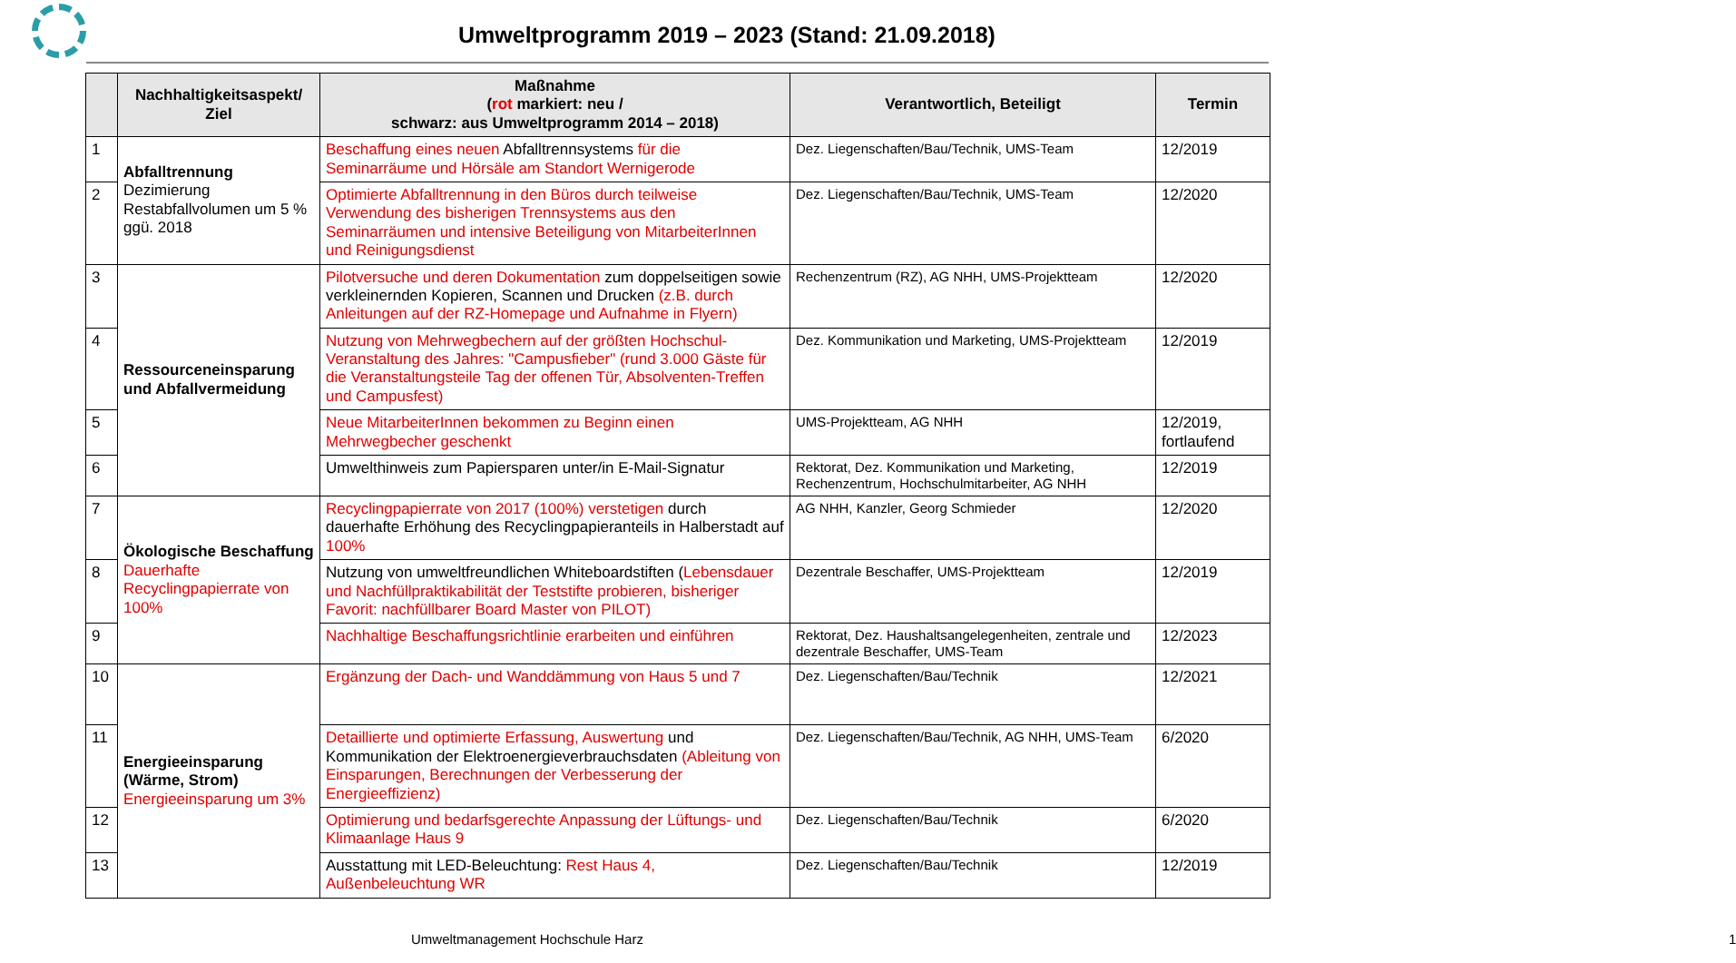Umweltprogramm 2019 – 2023 (Stand: 21.09.2018)
| | Nachhaltigkeitsaspekt/ Ziel | Maßnahme ( rot markiert: neu / schwarz: aus Umweltprogramm 2014 – 2018) | Verantwortlich, Beteiligt | Termin |
| --- | --- | --- | --- | --- |
| 1 | Abfalltrennung Dezimierung Restabfallvolumen um 5 % ggü. 2018 | Beschaffung eines neuen Abfalltrennsystems für die Seminarräume und Hörsäle am Standort Wernigerode | Dez. Liegenschaften/Bau/Technik, UMS-Team | 12/2019 |
| 2 | | Optimierte Abfalltrennung in den Büros durch teilweise Verwendung des bisherigen Trennsystems aus den Seminarräumen und intensive Beteiligung von MitarbeiterInnen und Reinigungsdienst | Dez. Liegenschaften/Bau/Technik, UMS-Team | 12/2020 |
| 3 | Ressourceneinsparung und Abfallvermeidung | Pilotversuche und deren Dokumentation zum doppelseitigen sowie verkleinernden Kopieren, Scannen und Drucken (z.B. durch Anleitungen auf der RZ-Homepage und Aufnahme in Flyern) | Rechenzentrum (RZ), AG NHH, UMS-Projektteam | 12/2020 |
| 4 | | Nutzung von Mehrwegbechern auf der größten Hochschul-Veranstaltung des Jahres: "Campusfieber" (rund 3.000 Gäste für die Veranstaltungsteile Tag der offenen Tür, Absolventen-Treffen und Campusfest) | Dez. Kommunikation und Marketing, UMS-Projektteam | 12/2019 |
| 5 | | Neue MitarbeiterInnen bekommen zu Beginn einen Mehrwegbecher geschenkt | UMS-Projektteam, AG NHH | 12/2019, fortlaufend |
| 6 | | Umwelthinweis zum Papiersparen unter/in E-Mail-Signatur | Rektorat, Dez. Kommunikation und Marketing, Rechenzentrum, Hochschulmitarbeiter, AG NHH | 12/2019 |
| 7 | Ökologische Beschaffung Dauerhafte Recyclingpapierrate von 100% | Recyclingpapierrate von 2017 (100%) verstetigen durch dauerhafte Erhöhung des Recyclingpapieranteils in Halberstadt auf 100% | AG NHH, Kanzler, Georg Schmieder | 12/2020 |
| 8 | | Nutzung von umweltfreundlichen Whiteboardstiften ( Lebensdauer und Nachfüllpraktikabilität der Teststifte probieren, bisheriger Favorit: nachfüllbarer Board Master von PILOT) | Dezentrale Beschaffer, UMS-Projektteam | 12/2019 |
| 9 | | Nachhaltige Beschaffungsrichtlinie erarbeiten und einführen | Rektorat, Dez. Haushaltsangelegenheiten, zentrale und dezentrale Beschaffer, UMS-Team | 12/2023 |
| 10 | Energieeinsparung (Wärme, Strom) Energieeinsparung um 3% | Ergänzung der Dach- und Wanddämmung von Haus 5 und 7 | Dez. Liegenschaften/Bau/Technik | 12/2021 |
| 11 | | Detaillierte und optimierte Erfassung, Auswertung und Kommunikation der Elektroenergieverbrauchsdaten (Ableitung von Einsparungen, Berechnungen der Verbesserung der Energieeffizienz) | Dez. Liegenschaften/Bau/Technik, AG NHH, UMS-Team | 6/2020 |
| 12 | | Optimierung und bedarfsgerechte Anpassung der Lüftungs- und Klimaanlage Haus 9 | Dez. Liegenschaften/Bau/Technik | 6/2020 |
| 13 | | Ausstattung mit LED-Beleuchtung: Rest Haus 4, Außenbeleuchtung WR | Dez. Liegenschaften/Bau/Technik | 12/2019 |
Umweltmanagement Hochschule Harz 1